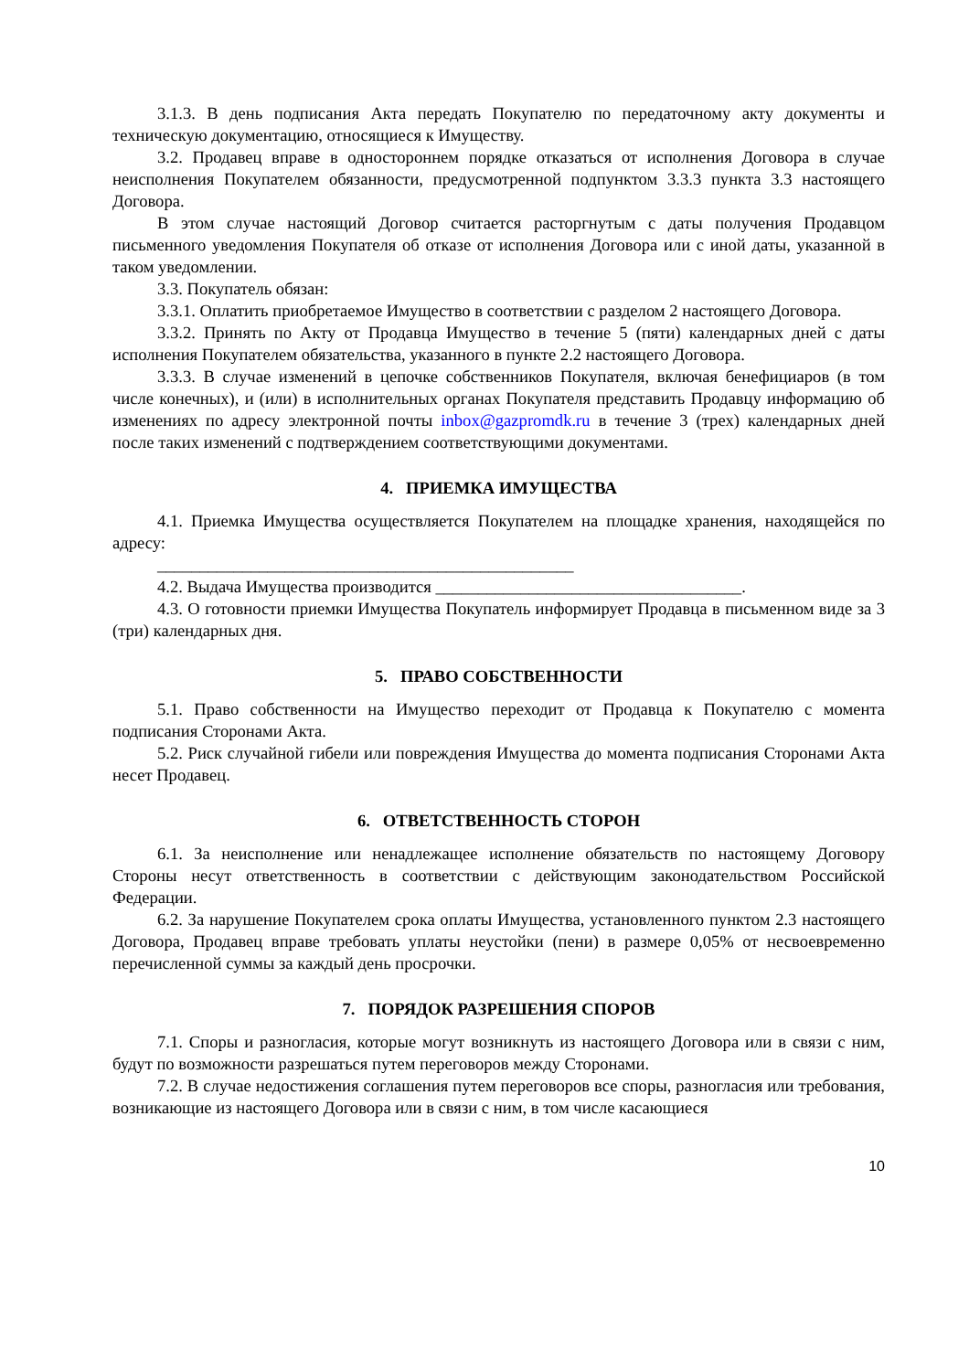3.1.3. В день подписания Акта передать Покупателю по передаточному акту документы и техническую документацию, относящиеся к Имуществу.
3.2. Продавец вправе в одностороннем порядке отказаться от исполнения Договора в случае неисполнения Покупателем обязанности, предусмотренной подпунктом 3.3.3 пункта 3.3 настоящего Договора.
В этом случае настоящий Договор считается расторгнутым с даты получения Продавцом письменного уведомления Покупателя об отказе от исполнения Договора или с иной даты, указанной в таком уведомлении.
3.3. Покупатель обязан:
3.3.1. Оплатить приобретаемое Имущество в соответствии с разделом 2 настоящего Договора.
3.3.2. Принять по Акту от Продавца Имущество в течение 5 (пяти) календарных дней с даты исполнения Покупателем обязательства, указанного в пункте 2.2 настоящего Договора.
3.3.3. В случае изменений в цепочке собственников Покупателя, включая бенефициаров (в том числе конечных), и (или) в исполнительных органах Покупателя представить Продавцу информацию об изменениях по адресу электронной почты inbox@gazpromdk.ru в течение 3 (трех) календарных дней после таких изменений с подтверждением соответствующими документами.
4. ПРИЕМКА ИМУЩЕСТВА
4.1. Приемка Имущества осуществляется Покупателем на площадке хранения, находящейся по адресу:
_________________________________________________
4.2. Выдача Имущества производится ____________________________________.
4.3. О готовности приемки Имущества Покупатель информирует Продавца в письменном виде за 3 (три) календарных дня.
5. ПРАВО СОБСТВЕННОСТИ
5.1. Право собственности на Имущество переходит от Продавца к Покупателю с момента подписания Сторонами Акта.
5.2. Риск случайной гибели или повреждения Имущества до момента подписания Сторонами Акта несет Продавец.
6. ОТВЕТСТВЕННОСТЬ СТОРОН
6.1. За неисполнение или ненадлежащее исполнение обязательств по настоящему Договору Стороны несут ответственность в соответствии с действующим законодательством Российской Федерации.
6.2. За нарушение Покупателем срока оплаты Имущества, установленного пунктом 2.3 настоящего Договора, Продавец вправе требовать уплаты неустойки (пени) в размере 0,05% от несвоевременно перечисленной суммы за каждый день просрочки.
7. ПОРЯДОК РАЗРЕШЕНИЯ СПОРОВ
7.1. Споры и разногласия, которые могут возникнуть из настоящего Договора или в связи с ним, будут по возможности разрешаться путем переговоров между Сторонами.
7.2. В случае недостижения соглашения путем переговоров все споры, разногласия или требования, возникающие из настоящего Договора или в связи с ним, в том числе касающиеся
10